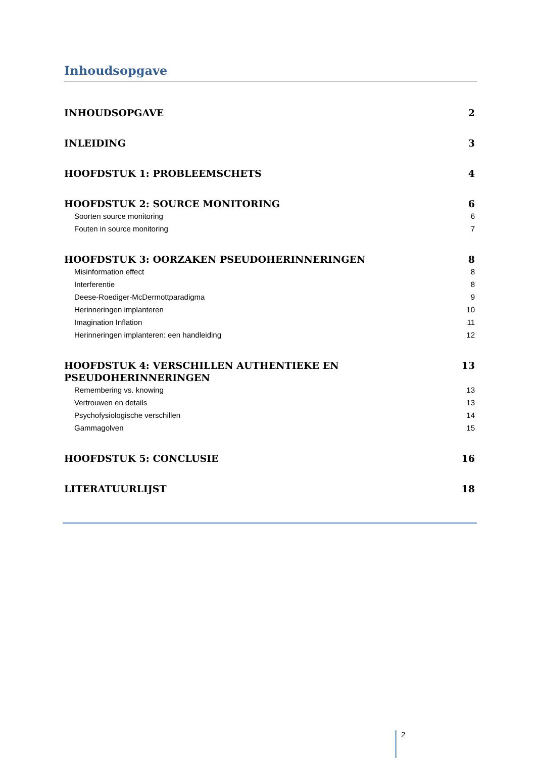Inhoudsopgave
INHOUDSOPGAVE 2
INLEIDING 3
HOOFDSTUK 1: PROBLEEMSCHETS 4
HOOFDSTUK 2: SOURCE MONITORING 6
Soorten source monitoring 6
Fouten in source monitoring 7
HOOFDSTUK 3: OORZAKEN PSEUDOHERINNERINGEN 8
Misinformation effect 8
Interferentie 8
Deese-Roediger-McDermottparadigma 9
Herinneringen implanteren 10
Imagination Inflation 11
Herinneringen implanteren: een handleiding 12
HOOFDSTUK 4: VERSCHILLEN AUTHENTIEKE EN PSEUDOHERINNERINGEN 13
Remembering vs. knowing 13
Vertrouwen en details 13
Psychofysiologische verschillen 14
Gammagolven 15
HOOFDSTUK 5: CONCLUSIE 16
LITERATUURLIJST 18
2